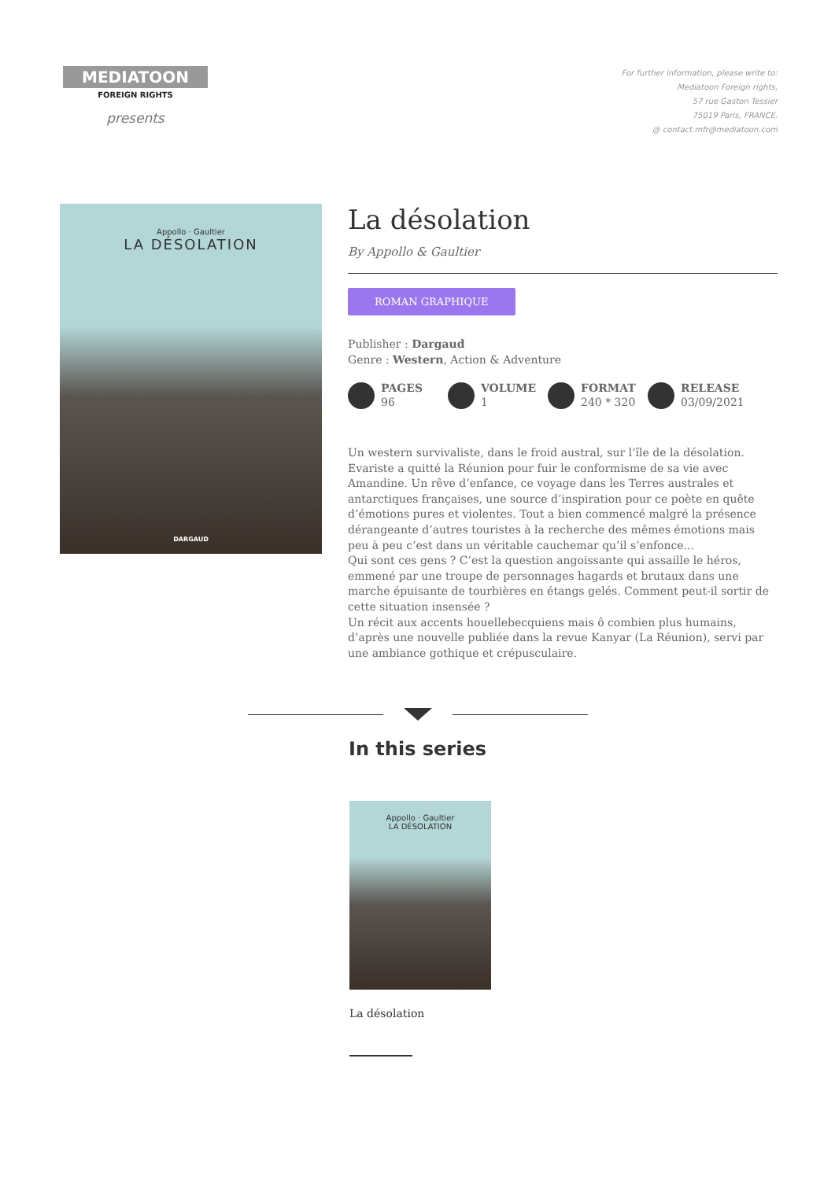MEDIATOON
FOREIGN RIGHTS
presents
For further information, please write to:
Mediatoon Foreign rights,
57 rue Gaston Tessier
75019 Paris, FRANCE.
@ contact.mfr@mediatoon.com
Appollo · Gaultier
LA DÉSOLATION
DARGAUD
La désolation
By Appollo & Gaultier
ROMAN GRAPHIQUE
Publisher : Dargaud
Genre : Western, Action & Adventure
PAGES
96
VOLUME
1
FORMAT
240 * 320
RELEASE
03/09/2021
Un western survivaliste, dans le froid austral, sur l’île de la désolation.
Evariste a quitté la Réunion pour fuir le conformisme de sa vie avec Amandine. Un rêve d’enfance, ce voyage dans les Terres australes et antarctiques françaises, une source d’inspiration pour ce poète en quête d’émotions pures et violentes. Tout a bien commencé malgré la présence dérangeante d’autres touristes à la recherche des mêmes émotions mais peu à peu c’est dans un véritable cauchemar qu’il s’enfonce...
Qui sont ces gens ? C’est la question angoissante qui assaille le héros, emmené par une troupe de personnages hagards et brutaux dans une marche épuisante de tourbières en étangs gelés. Comment peut-il sortir de cette situation insensée ?
Un récit aux accents houellebecquiens mais ô combien plus humains, d’après une nouvelle publiée dans la revue Kanyar (La Réunion), servi par une ambiance gothique et crépusculaire.
In this series
Appollo · Gaultier
LA DÉSOLATION
La désolation